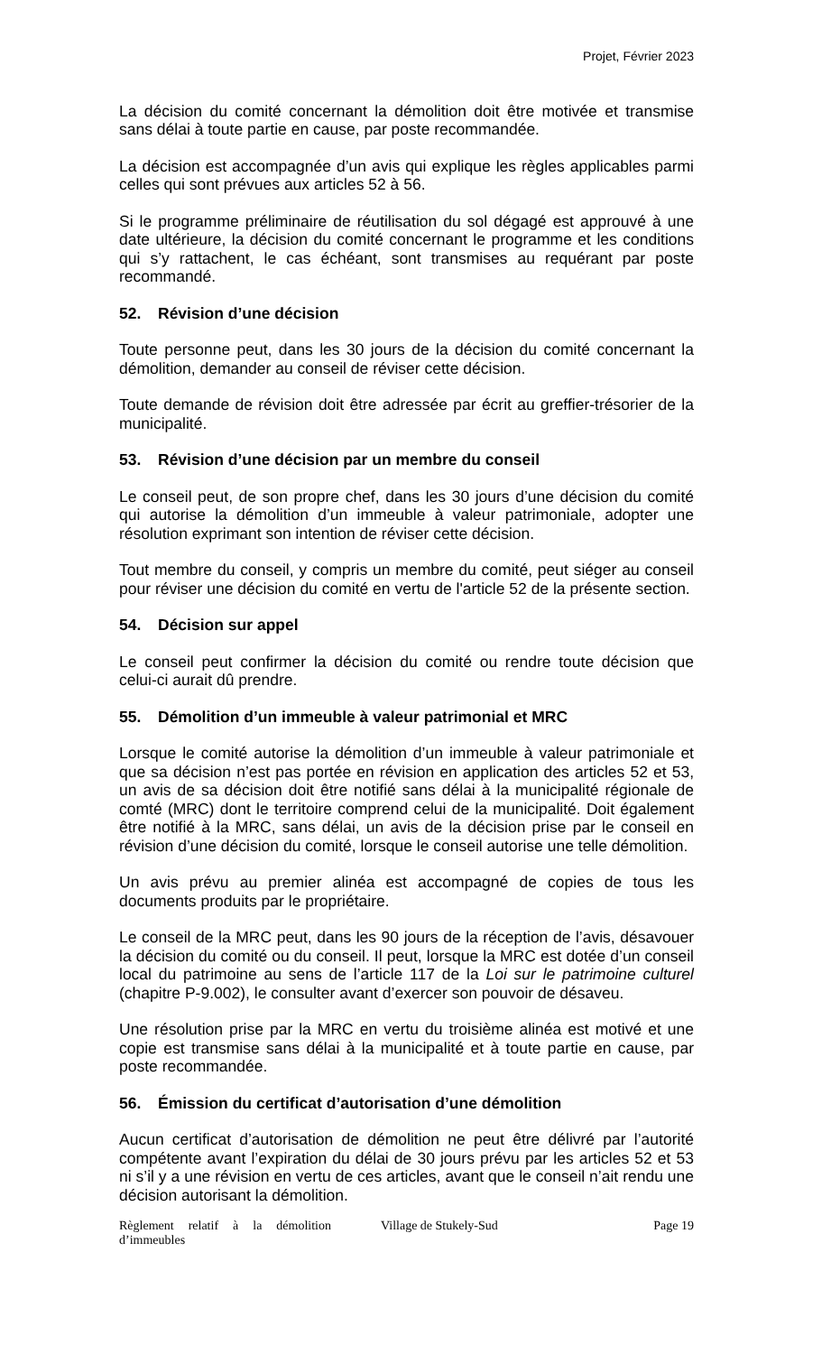Projet, Février 2023
La décision du comité concernant la démolition doit être motivée et transmise sans délai à toute partie en cause, par poste recommandée.
La décision est accompagnée d’un avis qui explique les règles applicables parmi celles qui sont prévues aux articles 52 à 56.
Si le programme préliminaire de réutilisation du sol dégagé est approuvé à une date ultérieure, la décision du comité concernant le programme et les conditions qui s’y rattachent, le cas échéant, sont transmises au requérant par poste recommandé.
52. Révision d’une décision
Toute personne peut, dans les 30 jours de la décision du comité concernant la démolition, demander au conseil de réviser cette décision.
Toute demande de révision doit être adressée par écrit au greffier-trésorier de la municipalité.
53. Révision d’une décision par un membre du conseil
Le conseil peut, de son propre chef, dans les 30 jours d’une décision du comité qui autorise la démolition d’un immeuble à valeur patrimoniale, adopter une résolution exprimant son intention de réviser cette décision.
Tout membre du conseil, y compris un membre du comité, peut siéger au conseil pour réviser une décision du comité en vertu de l'article 52 de la présente section.
54. Décision sur appel
Le conseil peut confirmer la décision du comité ou rendre toute décision que celui-ci aurait dû prendre.
55. Démolition d’un immeuble à valeur patrimonial et MRC
Lorsque le comité autorise la démolition d’un immeuble à valeur patrimoniale et que sa décision n’est pas portée en révision en application des articles 52 et 53, un avis de sa décision doit être notifié sans délai à la municipalité régionale de comté (MRC) dont le territoire comprend celui de la municipalité. Doit également être notifié à la MRC, sans délai, un avis de la décision prise par le conseil en révision d’une décision du comité, lorsque le conseil autorise une telle démolition.
Un avis prévu au premier alinéa est accompagné de copies de tous les documents produits par le propriétaire.
Le conseil de la MRC peut, dans les 90 jours de la réception de l’avis, désavouer la décision du comité ou du conseil. Il peut, lorsque la MRC est dotée d’un conseil local du patrimoine au sens de l’article 117 de la Loi sur le patrimoine culturel (chapitre P-9.002), le consulter avant d’exercer son pouvoir de désaveu.
Une résolution prise par la MRC en vertu du troisième alinéa est motivé et une copie est transmise sans délai à la municipalité et à toute partie en cause, par poste recommandée.
56. Émission du certificat d’autorisation d’une démolition
Aucun certificat d’autorisation de démolition ne peut être délivré par l’autorité compétente avant l’expiration du délai de 30 jours prévu par les articles 52 et 53 ni s’il y a une révision en vertu de ces articles, avant que le conseil n’ait rendu une décision autorisant la démolition.
Règlement relatif à la démolition d’immeubles
Village de Stukely-Sud Page 19